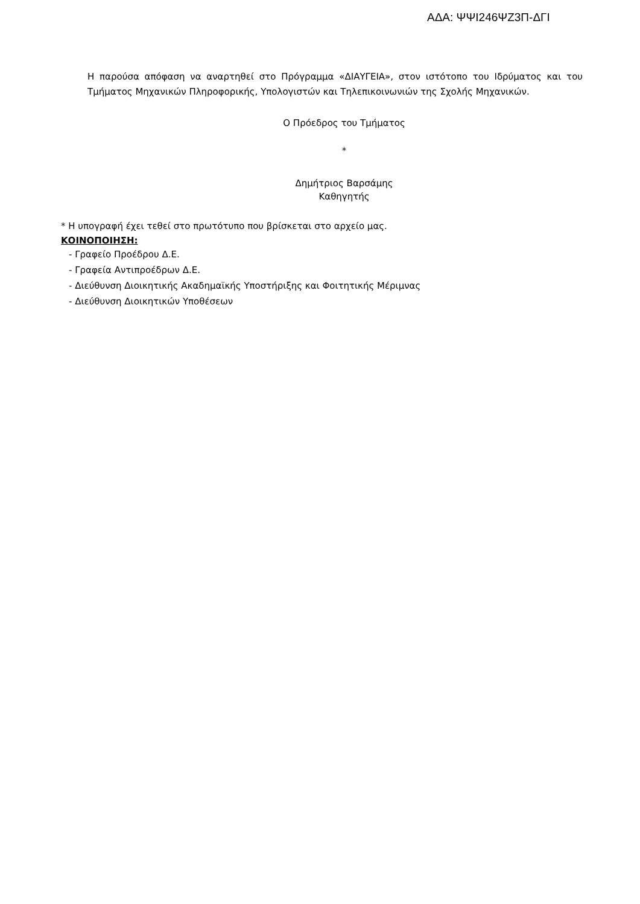ΑΔΑ: ΨΨΙ246ΨΖ3Π-ΔΓΙ
Η παρούσα απόφαση να αναρτηθεί στο Πρόγραμμα «ΔΙΑΥΓΕΙΑ», στον ιστότοπο του Ιδρύματος και του Τμήματος Μηχανικών Πληροφορικής, Υπολογιστών και Τηλεπικοινωνιών της Σχολής Μηχανικών.
Ο Πρόεδρος του Τμήματος
*
Δημήτριος Βαρσάμης
Καθηγητής
* Η υπογραφή έχει τεθεί στο πρωτότυπο που βρίσκεται στο αρχείο μας.
ΚΟΙΝΟΠΟΙΗΣΗ:
- Γραφείο Προέδρου Δ.Ε.
- Γραφεία Αντιπροέδρων Δ.Ε.
- Διεύθυνση Διοικητικής Ακαδημαϊκής Υποστήριξης και Φοιτητικής Μέριμνας
- Διεύθυνση Διοικητικών Υποθέσεων